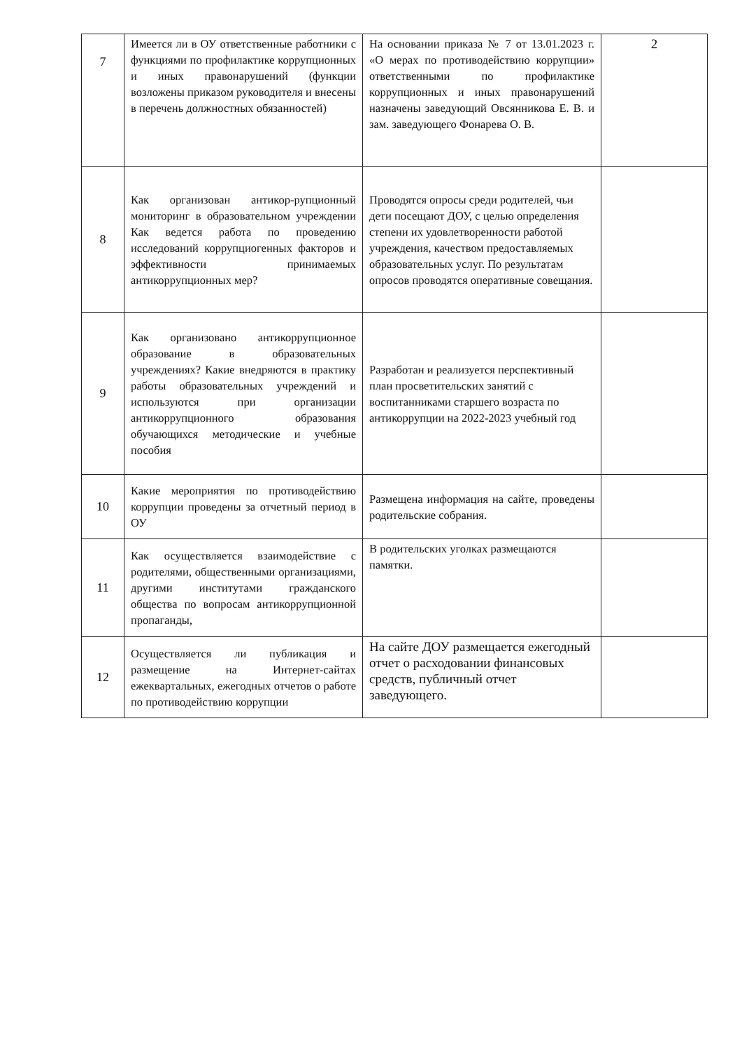| 7 | Имеется ли в ОУ ответственные работники с функциями по профилактике коррупционных и иных правонарушений (функции возложены приказом руководителя и внесены в перечень должностных обязанностей) | На основании приказа № 7 от 13.01.2023 г. «О мерах по противодействию коррупции» ответственными по профилактике коррупционных и иных правонарушений назначены заведующий Овсянникова Е. В. и зам. заведующего Фонарева О. В. | 2 |
| 8 | Как организован антикор-рупционный мониторинг в образовательном учреждении Как ведется работа по проведению исследований коррупциогенных факторов и эффективности принимаемых антикоррупционных мер? | Проводятся опросы среди родителей, чьи дети посещают ДОУ, с целью определения степени их удовлетворенности работой учреждения, качеством предоставляемых образовательных услуг. По результатам опросов проводятся оперативные совещания. | |
| 9 | Как организовано антикоррупционное образование в образовательных учреждениях? Какие внедряются в практику работы образовательных учреждений и используются при организации антикоррупционного образования обучающихся методические и учебные пособия | Разработан и реализуется перспективный план просветительских занятий с воспитанниками старшего возраста по антикоррупции на 2022-2023 учебный год | |
| 10 | Какие мероприятия по противодействию коррупции проведены за отчетный период в ОУ | Размещена информация на сайте, проведены родительские собрания. | |
| 11 | Как осуществляется взаимодействие с родителями, общественными организациями, другими институтами гражданского общества по вопросам антикоррупционной пропаганды, | В родительских уголках размещаются памятки. | |
| 12 | Осуществляется ли публикация и размещение на Интернет-сайтах ежеквартальных, ежегодных отчетов о работе по противодействию коррупции | На сайте ДОУ размещается ежегодный отчет о расходовании финансовых средств, публичный отчет заведующего. | |